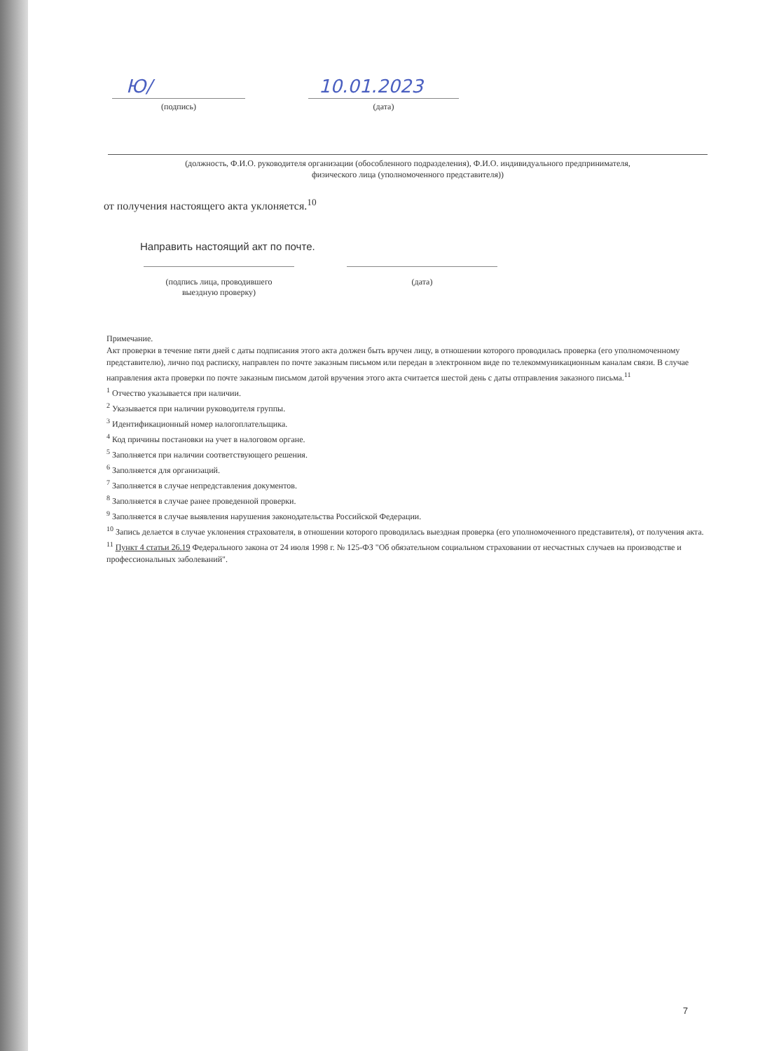Ю/
(подпись)
10.01.2023
(дата)
(должность, Ф.И.О. руководителя организации (обособленного подразделения), Ф.И.О. индивидуального предпринимателя,
физического лица (уполномоченного представителя))
от получения настоящего акта уклоняется.<sup>10</sup>
Направить настоящий акт по почте.
(подпись лица, проводившего
выездную проверку)
(дата)
Примечание.
Акт проверки в течение пяти дней с даты подписания этого акта должен быть вручен лицу, в отношении которого проводилась проверка (его уполномоченному представителю), лично под расписку, направлен по почте заказным письмом или передан в электронном виде по телекоммуникационным каналам связи. В случае направления акта проверки по почте заказным письмом датой вручения этого акта считается шестой день с даты отправления заказного письма.<sup>11</sup>
<sup>1</sup> Отчество указывается при наличии.
<sup>2</sup> Указывается при наличии руководителя группы.
<sup>3</sup> Идентификационный номер налогоплательщика.
<sup>4</sup> Код причины постановки на учет в налоговом органе.
<sup>5</sup> Заполняется при наличии соответствующего решения.
<sup>6</sup> Заполняется для организаций.
<sup>7</sup> Заполняется в случае непредставления документов.
<sup>8</sup> Заполняется в случае ранее проведенной проверки.
<sup>9</sup> Заполняется в случае выявления нарушения законодательства Российской Федерации.
<sup>10</sup> Запись делается в случае уклонения страхователя, в отношении которого проводилась выездная проверка (его уполномоченного представителя), от получения акта.
<sup>11</sup> Пункт 4 статьи 26.19 Федерального закона от 24 июля 1998 г. № 125-ФЗ "Об обязательном социальном страховании от несчастных случаев на производстве и профессиональных заболеваний".
7